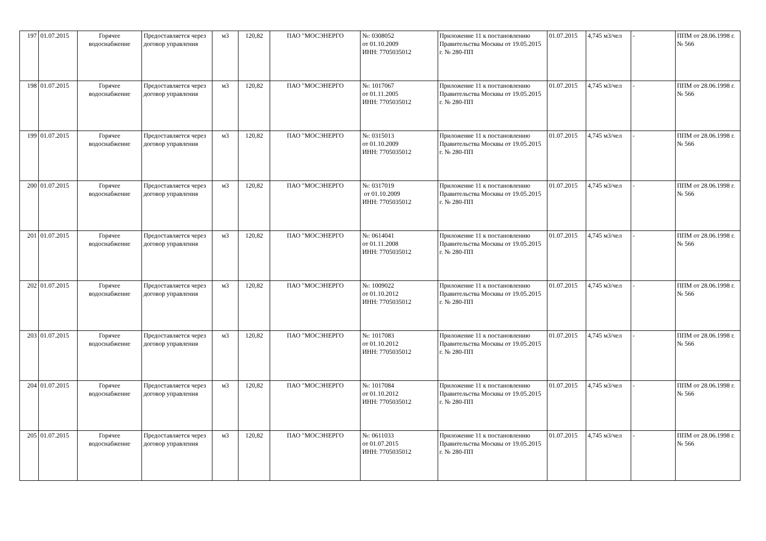| 197 | 01.07.2015 | Горячее водоснабжение | Предоставляется через договор управления | м3 | 120,82 | ПАО "МОСЭНЕРГО | №: 0308052 от 01.10.2009 ИНН: 7705035012 | Приложение 11 к постановлению Правительства Москвы от 19.05.2015 г. № 280-ПП | 01.07.2015 | 4,745 м3/чел | - | ППМ от 28.06.1998 г. № 566 |
| 198 | 01.07.2015 | Горячее водоснабжение | Предоставляется через договор управления | м3 | 120,82 | ПАО "МОСЭНЕРГО | №: 1017067 от 01.11.2005 ИНН: 7705035012 | Приложение 11 к постановлению Правительства Москвы от 19.05.2015 г. № 280-ПП | 01.07.2015 | 4,745 м3/чел | - | ППМ от 28.06.1998 г. № 566 |
| 199 | 01.07.2015 | Горячее водоснабжение | Предоставляется через договор управления | м3 | 120,82 | ПАО "МОСЭНЕРГО | №: 0315013 от 01.10.2009 ИНН: 7705035012 | Приложение 11 к постановлению Правительства Москвы от 19.05.2015 г. № 280-ПП | 01.07.2015 | 4,745 м3/чел | - | ППМ от 28.06.1998 г. № 566 |
| 200 | 01.07.2015 | Горячее водоснабжение | Предоставляется через договор управления | м3 | 120,82 | ПАО "МОСЭНЕРГО | №: 0317019 от 01.10.2009 ИНН: 7705035012 | Приложение 11 к постановлению Правительства Москвы от 19.05.2015 г. № 280-ПП | 01.07.2015 | 4,745 м3/чел | - | ППМ от 28.06.1998 г. № 566 |
| 201 | 01.07.2015 | Горячее водоснабжение | Предоставляется через договор управления | м3 | 120,82 | ПАО "МОСЭНЕРГО | №: 0614041 от 01.11.2008 ИНН: 7705035012 | Приложение 11 к постановлению Правительства Москвы от 19.05.2015 г. № 280-ПП | 01.07.2015 | 4,745 м3/чел | - | ППМ от 28.06.1998 г. № 566 |
| 202 | 01.07.2015 | Горячее водоснабжение | Предоставляется через договор управления | м3 | 120,82 | ПАО "МОСЭНЕРГО | №: 1009022 от 01.10.2012 ИНН: 7705035012 | Приложение 11 к постановлению Правительства Москвы от 19.05.2015 г. № 280-ПП | 01.07.2015 | 4,745 м3/чел | - | ППМ от 28.06.1998 г. № 566 |
| 203 | 01.07.2015 | Горячее водоснабжение | Предоставляется через договор управления | м3 | 120,82 | ПАО "МОСЭНЕРГО | №: 1017083 от 01.10.2012 ИНН: 7705035012 | Приложение 11 к постановлению Правительства Москвы от 19.05.2015 г. № 280-ПП | 01.07.2015 | 4,745 м3/чел | - | ППМ от 28.06.1998 г. № 566 |
| 204 | 01.07.2015 | Горячее водоснабжение | Предоставляется через договор управления | м3 | 120,82 | ПАО "МОСЭНЕРГО | №: 1017084 от 01.10.2012 ИНН: 7705035012 | Приложение 11 к постановлению Правительства Москвы от 19.05.2015 г. № 280-ПП | 01.07.2015 | 4,745 м3/чел | - | ППМ от 28.06.1998 г. № 566 |
| 205 | 01.07.2015 | Горячее водоснабжение | Предоставляется через договор управления | м3 | 120,82 | ПАО "МОСЭНЕРГО | №: 0611033 от 01.07.2015 ИНН: 7705035012 | Приложение 11 к постановлению Правительства Москвы от 19.05.2015 г. № 280-ПП | 01.07.2015 | 4,745 м3/чел | - | ППМ от 28.06.1998 г. № 566 |